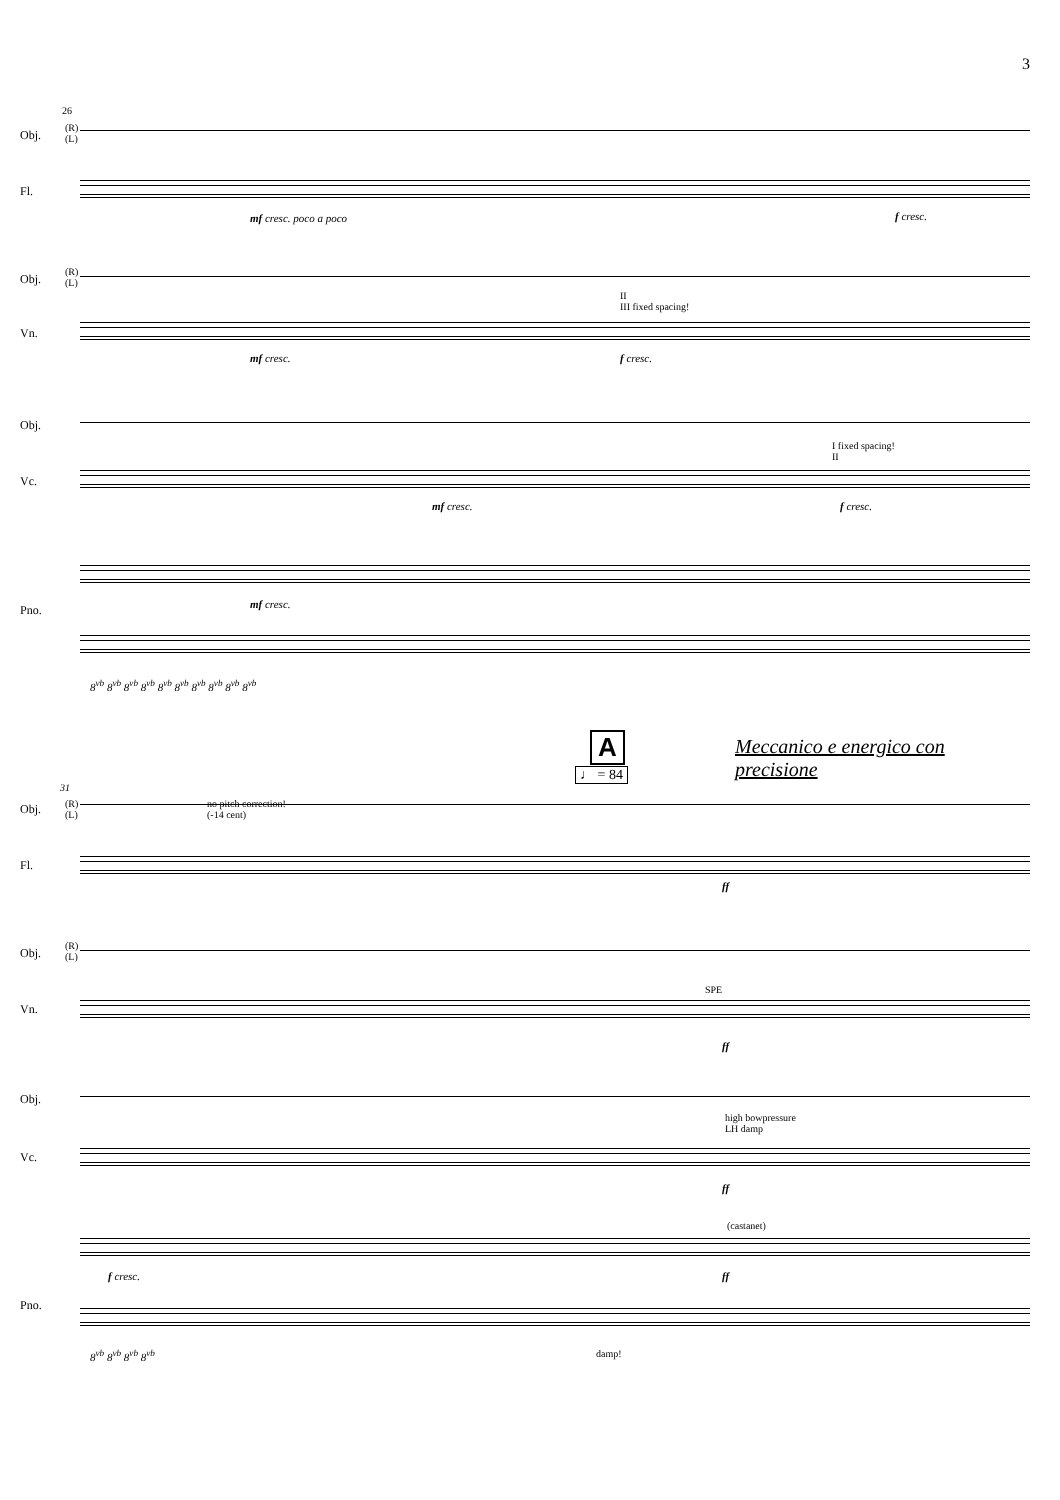3
26
Obj.
(R)
(L)
Fl.
mf cresc. poco a poco f cresc.
Obj.
(R)
(L)
II
III fixed spacing!
Vn.
mf cresc. f cresc.
Obj.
I fixed spacing!
II
Vc.
mf cresc. f cresc.
Pno. mf cresc.
8<sup>vb</sup> 8<sup>vb</sup> 8<sup>vb</sup> 8<sup>vb</sup> 8<sup>vb</sup> 8<sup>vb</sup> 8<sup>vb</sup> 8<sup>vb</sup> 8<sup>vb</sup> 8<sup>vb</sup>
A
♩ = 84
Meccanico e energico con precisione
31
Obj.
(R)
(L)
no pitch correction!
(-14 cent)
Fl.
ff
Obj.
(R)
(L)
SPE
Vn.
ff
Obj.
high bowpressure
LH damp
Vc.
ff
(castanet)
Pno.
f cresc. ff
8<sup>vb</sup> 8<sup>vb</sup> 8<sup>vb</sup> 8<sup>vb</sup> damp!